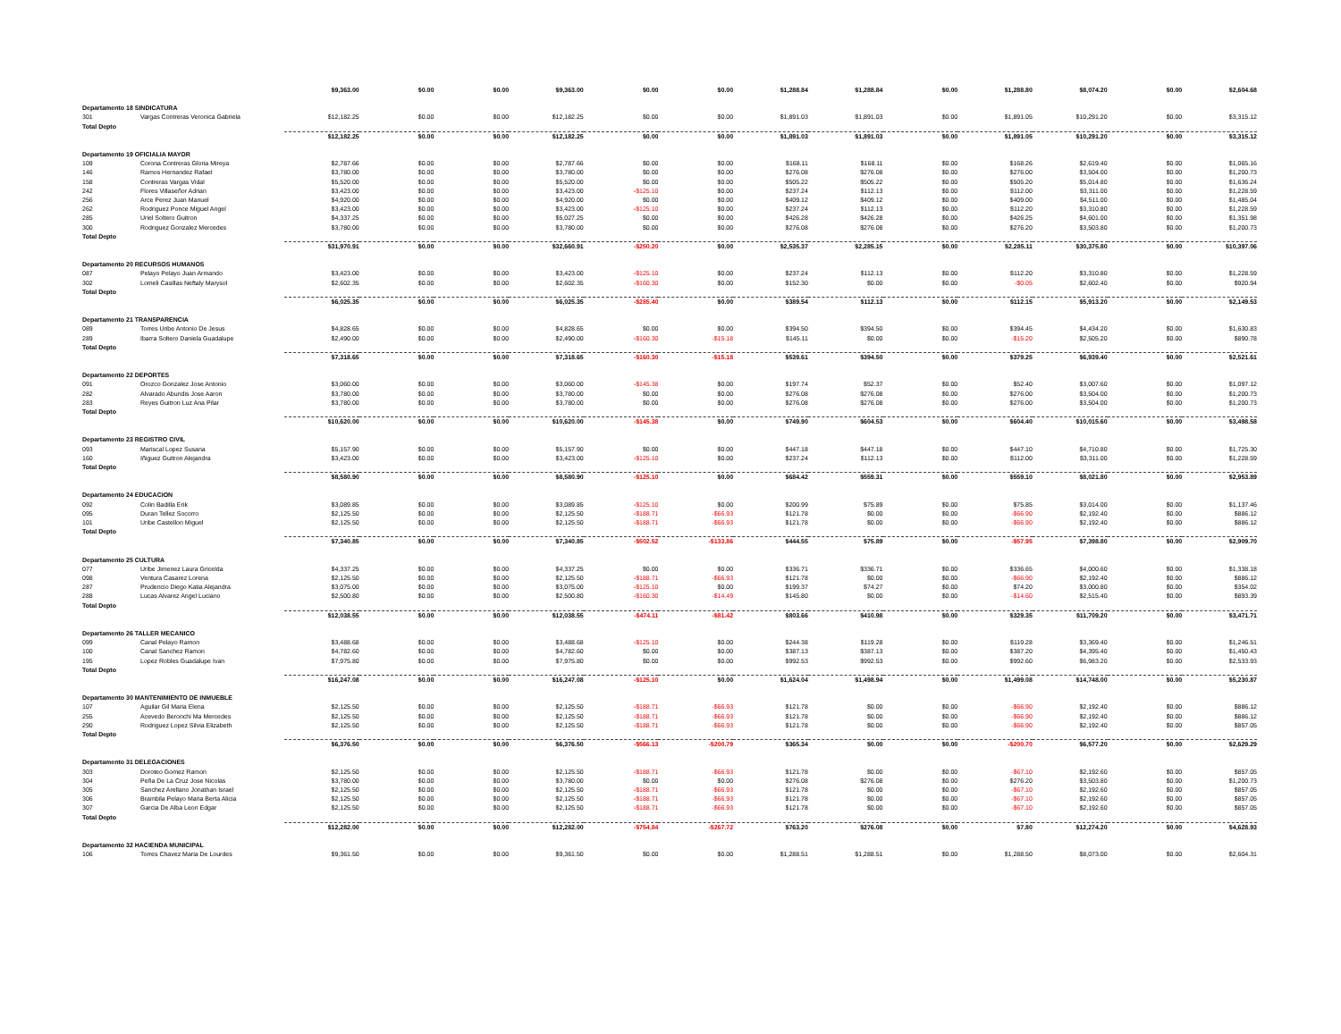| | | $9,363.00 | $0.00 | $0.00 | $9,363.00 | $0.00 | $0.00 | $1,288.84 | $1,288.84 | $0.00 | $1,288.80 | $8,074.20 | $0.00 | $2,604.68 |
| Departamento 18 SINDICATURA | | | | | | | | | | | | | | |
| 301 | Vargas Contreras Veronica Gabriela | $12,182.25 | $0.00 | $0.00 | $12,182.25 | $0.00 | $0.00 | $1,891.03 | $1,891.03 | $0.00 | $1,891.05 | $10,291.20 | $0.00 | $3,315.12 |
| Total Depto | | | | | | | | | | | | | | |
| | | $12,182.25 | $0.00 | $0.00 | $12,182.25 | $0.00 | $0.00 | $1,891.03 | $1,891.03 | $0.00 | $1,891.05 | $10,291.20 | $0.00 | $3,315.12 |
| Departamento 19 OFICIALIA MAYOR | | | | | | | | | | | | | | |
| 109 | Corona Contreras Gloria Mireya | $2,787.66 | $0.00 | $0.00 | $2,787.66 | $0.00 | $0.00 | $168.11 | $168.11 | $0.00 | $168.26 | $2,619.40 | $0.00 | $1,065.16 |
| 146 | Ramos Hernandez Rafael | $3,780.00 | $0.00 | $0.00 | $3,780.00 | $0.00 | $0.00 | $276.08 | $276.08 | $0.00 | $276.00 | $3,504.00 | $0.00 | $1,200.73 |
| 158 | Contreras Vargas Vidal | $5,520.00 | $0.00 | $0.00 | $5,520.00 | $0.00 | $0.00 | $505.22 | $505.22 | $0.00 | $505.20 | $5,014.80 | $0.00 | $1,636.24 |
| 242 | Flores Villaseñor Adrian | $3,423.00 | $0.00 | $0.00 | $3,423.00 | -$125.10 | $0.00 | $237.24 | $112.13 | $0.00 | $112.00 | $3,311.00 | $0.00 | $1,228.59 |
| 256 | Arce Perez Juan Manuel | $4,920.00 | $0.00 | $0.00 | $4,920.00 | $0.00 | $0.00 | $409.12 | $409.12 | $0.00 | $409.00 | $4,511.00 | $0.00 | $1,485.04 |
| 262 | Rodriguez Ponce Miguel Angel | $3,423.00 | $0.00 | $0.00 | $3,423.00 | -$125.10 | $0.00 | $237.24 | $112.13 | $0.00 | $112.20 | $3,310.80 | $0.00 | $1,228.59 |
| 285 | Uriel Soltero Guitron | $4,337.25 | $0.00 | $0.00 | $5,027.25 | $0.00 | $0.00 | $426.28 | $426.28 | $0.00 | $426.25 | $4,601.00 | $0.00 | $1,351.98 |
| 300 | Rodriguez Gonzalez Mercedes | $3,780.00 | $0.00 | $0.00 | $3,780.00 | $0.00 | $0.00 | $276.08 | $276.08 | $0.00 | $276.20 | $3,503.80 | $0.00 | $1,200.73 |
| Total Depto | | | | | | | | | | | | | | |
| | | $31,970.91 | $0.00 | $0.00 | $32,660.91 | -$250.20 | $0.00 | $2,535.37 | $2,285.15 | $0.00 | $2,285.11 | $30,375.80 | $0.00 | $10,397.06 |
| Departamento 20 RECURSOS HUMANOS | | | | | | | | | | | | | | |
| 087 | Pelayo Pelayo Juan Armando | $3,423.00 | $0.00 | $0.00 | $3,423.00 | -$125.10 | $0.00 | $237.24 | $112.13 | $0.00 | $112.20 | $3,310.80 | $0.00 | $1,228.59 |
| 302 | Lomeli Casillas Neftaly Marysol | $2,602.35 | $0.00 | $0.00 | $2,602.35 | -$160.30 | $0.00 | $152.30 | $0.00 | $0.00 | -$0.05 | $2,602.40 | $0.00 | $920.94 |
| Total Depto | | | | | | | | | | | | | | |
| | | $6,025.35 | $0.00 | $0.00 | $6,025.35 | -$285.40 | $0.00 | $389.54 | $112.13 | $0.00 | $112.15 | $5,913.20 | $0.00 | $2,149.53 |
| Departamento 21 TRANSPARENCIA | | | | | | | | | | | | | | |
| 089 | Torres Uribe Antonio De Jesus | $4,828.65 | $0.00 | $0.00 | $4,828.65 | $0.00 | $0.00 | $394.50 | $394.50 | $0.00 | $394.45 | $4,434.20 | $0.00 | $1,630.83 |
| 289 | Ibarra Soltero Daniela Guadalupe | $2,490.00 | $0.00 | $0.00 | $2,490.00 | -$160.30 | -$15.18 | $145.11 | $0.00 | $0.00 | -$15.20 | $2,505.20 | $0.00 | $890.78 |
| Total Depto | | | | | | | | | | | | | | |
| | | $7,318.65 | $0.00 | $0.00 | $7,318.65 | -$160.30 | -$15.18 | $539.61 | $394.50 | $0.00 | $379.25 | $6,939.40 | $0.00 | $2,521.61 |
| Departamento 22 DEPORTES | | | | | | | | | | | | | | |
| 091 | Orozco Gonzalez Jose Antonio | $3,060.00 | $0.00 | $0.00 | $3,060.00 | -$145.38 | $0.00 | $197.74 | $52.37 | $0.00 | $52.40 | $3,007.60 | $0.00 | $1,097.12 |
| 282 | Alvarado Abundis Jose Aaron | $3,780.00 | $0.00 | $0.00 | $3,780.00 | $0.00 | $0.00 | $276.08 | $276.08 | $0.00 | $276.00 | $3,504.00 | $0.00 | $1,200.73 |
| 283 | Reyes Guitron Luz Ana Pilar | $3,780.00 | $0.00 | $0.00 | $3,780.00 | $0.00 | $0.00 | $276.08 | $276.08 | $0.00 | $276.00 | $3,504.00 | $0.00 | $1,200.73 |
| Total Depto | | | | | | | | | | | | | | |
| | | $10,620.00 | $0.00 | $0.00 | $10,620.00 | -$145.38 | $0.00 | $749.90 | $604.53 | $0.00 | $604.40 | $10,015.60 | $0.00 | $3,498.58 |
| Departamento 23 REGISTRO CIVIL | | | | | | | | | | | | | | |
| 093 | Mariscal Lopez Susana | $5,157.90 | $0.00 | $0.00 | $5,157.90 | $0.00 | $0.00 | $447.18 | $447.18 | $0.00 | $447.10 | $4,710.80 | $0.00 | $1,725.30 |
| 160 | Iñiguez Guitron Alejandra | $3,423.00 | $0.00 | $0.00 | $3,423.00 | -$125.10 | $0.00 | $237.24 | $112.13 | $0.00 | $112.00 | $3,311.00 | $0.00 | $1,228.59 |
| Total Depto | | | | | | | | | | | | | | |
| | | $8,580.90 | $0.00 | $0.00 | $8,580.90 | -$125.10 | $0.00 | $684.42 | $559.31 | $0.00 | $559.10 | $8,021.80 | $0.00 | $2,953.89 |
| Departamento 24 EDUCACION | | | | | | | | | | | | | | |
| 092 | Colin Badilla Erik | $3,089.85 | $0.00 | $0.00 | $3,089.85 | -$125.10 | $0.00 | $200.99 | $75.89 | $0.00 | $75.85 | $3,014.00 | $0.00 | $1,137.46 |
| 095 | Duran Tellez Socorro | $2,125.50 | $0.00 | $0.00 | $2,125.50 | -$188.71 | -$66.93 | $121.78 | $0.00 | $0.00 | -$66.90 | $2,192.40 | $0.00 | $886.12 |
| 101 | Uribe Castellon Miguel | $2,125.50 | $0.00 | $0.00 | $2,125.50 | -$188.71 | -$66.93 | $121.78 | $0.00 | $0.00 | -$66.90 | $2,192.40 | $0.00 | $886.12 |
| Total Depto | | | | | | | | | | | | | | |
| | | $7,340.85 | $0.00 | $0.00 | $7,340.85 | -$502.52 | -$133.86 | $444.55 | $75.89 | $0.00 | -$57.95 | $7,398.80 | $0.00 | $2,909.70 |
| Departamento 25 CULTURA | | | | | | | | | | | | | | |
| 077 | Uribe Jimenez Laura Gricelda | $4,337.25 | $0.00 | $0.00 | $4,337.25 | $0.00 | $0.00 | $336.71 | $336.71 | $0.00 | $336.65 | $4,000.60 | $0.00 | $1,338.18 |
| 098 | Ventura Casarez Lorena | $2,125.50 | $0.00 | $0.00 | $2,125.50 | -$188.71 | -$66.93 | $121.78 | $0.00 | $0.00 | -$66.90 | $2,192.40 | $0.00 | $886.12 |
| 287 | Prudencio Diego Katia Alejandra | $3,075.00 | $0.00 | $0.00 | $3,075.00 | -$125.10 | $0.00 | $199.37 | $74.27 | $0.00 | $74.20 | $3,000.80 | $0.00 | $354.02 |
| 288 | Lucas Alvarez Angel Luciano | $2,500.80 | $0.00 | $0.00 | $2,500.80 | -$160.30 | -$14.49 | $145.80 | $0.00 | $0.00 | -$14.60 | $2,515.40 | $0.00 | $893.39 |
| Total Depto | | | | | | | | | | | | | | |
| | | $12,038.55 | $0.00 | $0.00 | $12,038.55 | -$474.11 | -$81.42 | $803.66 | $410.98 | $0.00 | $329.35 | $11,709.20 | $0.00 | $3,471.71 |
| Departamento 26 TALLER MECANICO | | | | | | | | | | | | | | |
| 099 | Canal Pelayo Ramon | $3,488.68 | $0.00 | $0.00 | $3,488.68 | -$125.10 | $0.00 | $244.38 | $119.28 | $0.00 | $119.28 | $3,369.40 | $0.00 | $1,246.51 |
| 100 | Canal Sanchez Ramon | $4,782.60 | $0.00 | $0.00 | $4,782.60 | $0.00 | $0.00 | $387.13 | $387.13 | $0.00 | $387.20 | $4,395.40 | $0.00 | $1,450.43 |
| 195 | Lopez Robles Guadalupe Ivan | $7,975.80 | $0.00 | $0.00 | $7,975.80 | $0.00 | $0.00 | $992.53 | $992.53 | $0.00 | $992.60 | $6,983.20 | $0.00 | $2,533.93 |
| Total Depto | | | | | | | | | | | | | | |
| | | $16,247.08 | $0.00 | $0.00 | $16,247.08 | -$125.10 | $0.00 | $1,624.04 | $1,498.94 | $0.00 | $1,499.08 | $14,748.00 | $0.00 | $5,230.87 |
| Departamento 30 MANTENIMIENTO DE INMUEBLE | | | | | | | | | | | | | | |
| 107 | Aguilar Gil Maria Elena | $2,125.50 | $0.00 | $0.00 | $2,125.50 | -$188.71 | -$66.93 | $121.78 | $0.00 | $0.00 | -$66.90 | $2,192.40 | $0.00 | $886.12 |
| 255 | Acevedo Beronchi Ma Mercedes | $2,125.50 | $0.00 | $0.00 | $2,125.50 | -$188.71 | -$66.93 | $121.78 | $0.00 | $0.00 | -$66.90 | $2,192.40 | $0.00 | $886.12 |
| 290 | Rodriguez Lopez Silvia Elizabeth | $2,125.50 | $0.00 | $0.00 | $2,125.50 | -$188.71 | -$66.93 | $121.78 | $0.00 | $0.00 | -$66.90 | $2,192.40 | $0.00 | $857.05 |
| Total Depto | | | | | | | | | | | | | | |
| | | $6,376.50 | $0.00 | $0.00 | $6,376.50 | -$566.13 | -$200.79 | $365.34 | $0.00 | $0.00 | -$200.70 | $6,577.20 | $0.00 | $2,629.29 |
| Departamento 31 DELEGACIONES | | | | | | | | | | | | | | |
| 303 | Doroteo Gomez Ramon | $2,125.50 | $0.00 | $0.00 | $2,125.50 | -$188.71 | -$66.93 | $121.78 | $0.00 | $0.00 | -$67.10 | $2,192.60 | $0.00 | $857.05 |
| 304 | Peña De La Cruz Jose Nicolas | $3,780.00 | $0.00 | $0.00 | $3,780.00 | $0.00 | $0.00 | $276.08 | $276.08 | $0.00 | $276.20 | $3,503.80 | $0.00 | $1,200.73 |
| 305 | Sanchez Arellano Jonathan Israel | $2,125.50 | $0.00 | $0.00 | $2,125.50 | -$188.71 | -$66.93 | $121.78 | $0.00 | $0.00 | -$67.10 | $2,192.60 | $0.00 | $857.05 |
| 306 | Brambila Pelayo Maria Berta Alicia | $2,125.50 | $0.00 | $0.00 | $2,125.50 | -$188.71 | -$66.93 | $121.78 | $0.00 | $0.00 | -$67.10 | $2,192.60 | $0.00 | $857.05 |
| 307 | Garcia De Alba Leon Edgar | $2,125.50 | $0.00 | $0.00 | $2,125.50 | -$188.71 | -$66.93 | $121.78 | $0.00 | $0.00 | -$67.10 | $2,192.60 | $0.00 | $857.05 |
| Total Depto | | | | | | | | | | | | | | |
| | | $12,282.00 | $0.00 | $0.00 | $12,282.00 | -$754.84 | -$267.72 | $763.20 | $276.08 | $0.00 | $7.80 | $12,274.20 | $0.00 | $4,628.93 |
| Departamento 32 HACIENDA MUNICIPAL | | | | | | | | | | | | | | |
| 106 | Torres Chavez Maria De Lourdes | $9,361.50 | $0.00 | $0.00 | $9,361.50 | $0.00 | $0.00 | $1,288.51 | $1,288.51 | $0.00 | $1,288.50 | $8,073.00 | $0.00 | $2,604.31 |